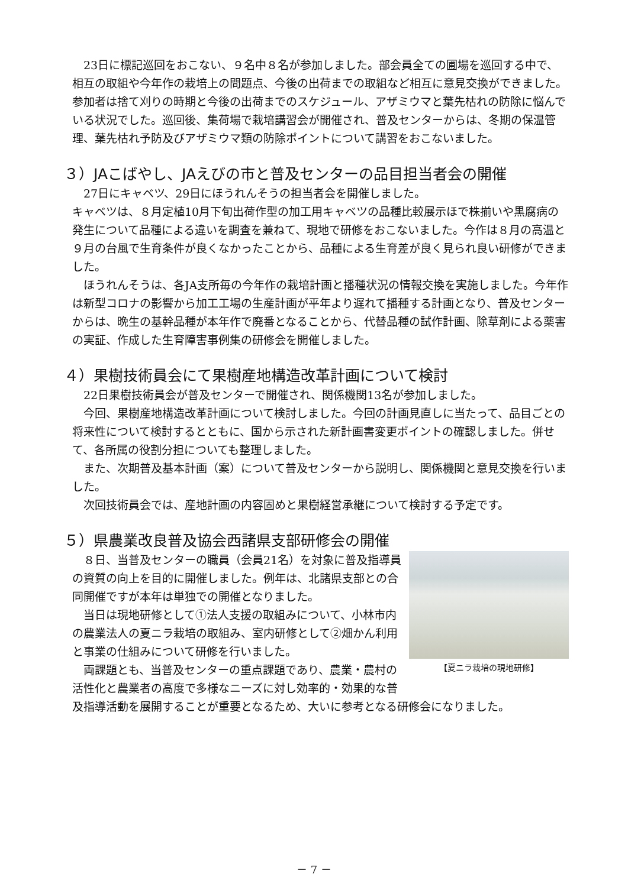23日に標記巡回をおこない、９名中８名が参加しました。部会員全ての圃場を巡回する中で、相互の取組や今年作の栽培上の問題点、今後の出荷までの取組など相互に意見交換ができました。参加者は捨て刈りの時期と今後の出荷までのスケジュール、アザミウマと葉先枯れの防除に悩んでいる状況でした。巡回後、集荷場で栽培講習会が開催され、普及センターからは、冬期の保温管理、葉先枯れ予防及びアザミウマ類の防除ポイントについて講習をおこないました。
３）JAこばやし、JAえびの市と普及センターの品目担当者会の開催
　27日にキャベツ、29日にほうれんそうの担当者会を開催しました。
キャベツは、８月定植10月下旬出荷作型の加工用キャベツの品種比較展示ほで株揃いや黒腐病の発生について品種による違いを調査を兼ねて、現地で研修をおこないました。今作は８月の高温と９月の台風で生育条件が良くなかったことから、品種による生育差が良く見られ良い研修ができました。
　ほうれんそうは、各JA支所毎の今年作の栽培計画と播種状況の情報交換を実施しました。今年作は新型コロナの影響から加工工場の生産計画が平年より遅れて播種する計画となり、普及センターからは、晩生の基幹品種が本年作で廃番となることから、代替品種の試作計画、除草剤による薬害の実証、作成した生育障害事例集の研修会を開催しました。
４）果樹技術員会にて果樹産地構造改革計画について検討
　22日果樹技術員会が普及センターで開催され、関係機関13名が参加しました。
　今回、果樹産地構造改革計画について検討しました。今回の計画見直しに当たって、品目ごとの将来性について検討するとともに、国から示された新計画書変更ポイントの確認しました。併せて、各所属の役割分担についても整理しました。
　また、次期普及基本計画（案）について普及センターから説明し、関係機関と意見交換を行いました。
　次回技術員会では、産地計画の内容固めと果樹経営承継について検討する予定です。
５）県農業改良普及協会西諸県支部研修会の開催
【夏ニラ栽培の現地研修】
　８日、当普及センターの職員（会員21名）を対象に普及指導員の資質の向上を目的に開催しました。例年は、北諸県支部との合同開催ですが本年は単独での開催となりました。
　当日は現地研修として①法人支援の取組みについて、小林市内の農業法人の夏ニラ栽培の取組み、室内研修として②畑かん利用と事業の仕組みについて研修を行いました。
　両課題とも、当普及センターの重点課題であり、農業・農村の活性化と農業者の高度で多様なニーズに対し効率的・効果的な普及指導活動を展開することが重要となるため、大いに参考となる研修会になりました。
－ 7 －